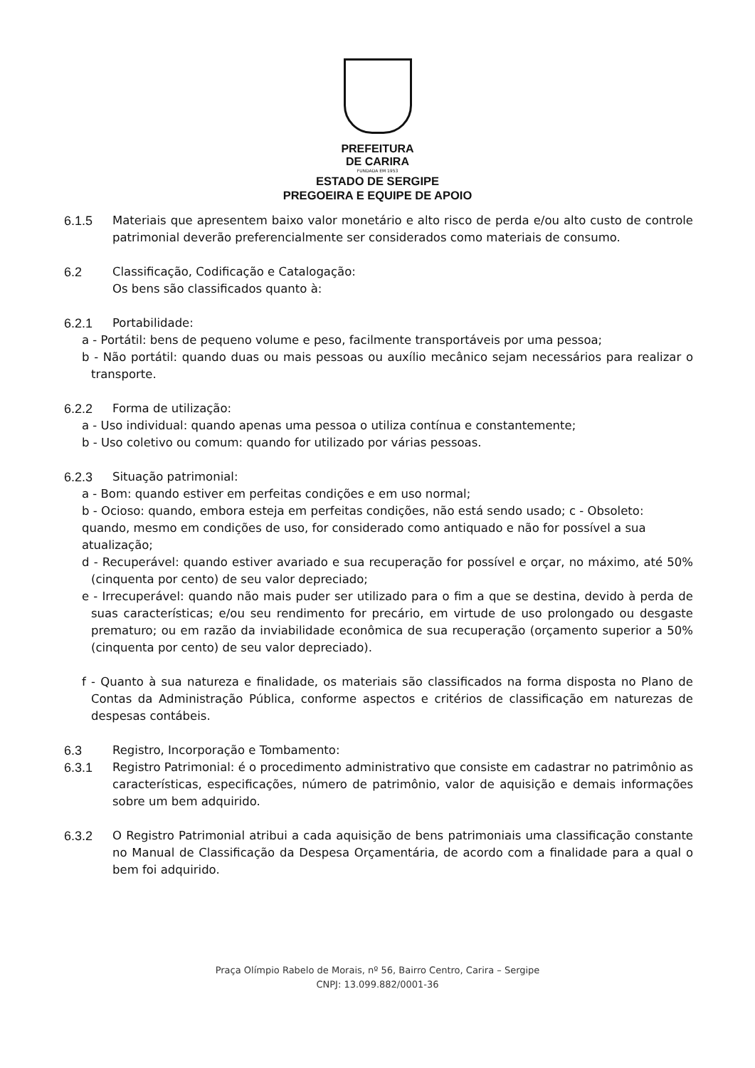PREFEITURA
DE CARIRA
FUNDADA EM 1953
ESTADO DE SERGIPE
PREGOEIRA E EQUIPE DE APOIO
6.1.5 Materiais que apresentem baixo valor monetário e alto risco de perda e/ou alto custo de controle patrimonial deverão preferencialmente ser considerados como materiais de consumo.
6.2 Classificação, Codificação e Catalogação:
Os bens são classificados quanto à:
6.2.1 Portabilidade:
a - Portátil: bens de pequeno volume e peso, facilmente transportáveis por uma pessoa;
b - Não portátil: quando duas ou mais pessoas ou auxílio mecânico sejam necessários para realizar o transporte.
6.2.2 Forma de utilização:
a - Uso individual: quando apenas uma pessoa o utiliza contínua e constantemente;
b - Uso coletivo ou comum: quando for utilizado por várias pessoas.
6.2.3 Situação patrimonial:
a - Bom: quando estiver em perfeitas condições e em uso normal;
b - Ocioso: quando, embora esteja em perfeitas condições, não está sendo usado; c - Obsoleto: quando, mesmo em condições de uso, for considerado como antiquado e não for possível a sua atualização;
d - Recuperável: quando estiver avariado e sua recuperação for possível e orçar, no máximo, até 50% (cinquenta por cento) de seu valor depreciado;
e - Irrecuperável: quando não mais puder ser utilizado para o fim a que se destina, devido à perda de suas características; e/ou seu rendimento for precário, em virtude de uso prolongado ou desgaste prematuro; ou em razão da inviabilidade econômica de sua recuperação (orçamento superior a 50% (cinquenta por cento) de seu valor depreciado).
f - Quanto à sua natureza e finalidade, os materiais são classificados na forma disposta no Plano de Contas da Administração Pública, conforme aspectos e critérios de classificação em naturezas de despesas contábeis.
6.3 Registro, Incorporação e Tombamento:
6.3.1 Registro Patrimonial: é o procedimento administrativo que consiste em cadastrar no patrimônio as características, especificações, número de patrimônio, valor de aquisição e demais informações sobre um bem adquirido.
6.3.2 O Registro Patrimonial atribui a cada aquisição de bens patrimoniais uma classificação constante no Manual de Classificação da Despesa Orçamentária, de acordo com a finalidade para a qual o bem foi adquirido.
Praça Olímpio Rabelo de Morais, nº 56, Bairro Centro, Carira – Sergipe
CNPJ: 13.099.882/0001-36